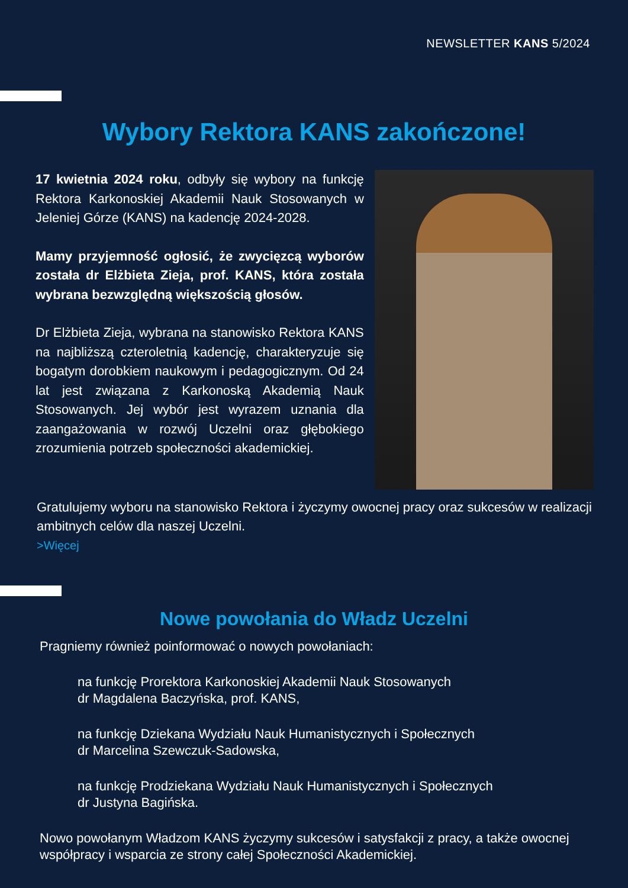NEWSLETTER KANS 5/2024
Wybory Rektora KANS zakończone!
17 kwietnia 2024 roku, odbyły się wybory na funkcję Rektora Karkonoskiej Akademii Nauk Stosowanych w Jeleniej Górze (KANS) na kadencję 2024-2028.
Mamy przyjemność ogłosić, że zwycięzcą wyborów została dr Elżbieta Zieja, prof. KANS, która została wybrana bezwzględną większością głosów.
Dr Elżbieta Zieja, wybrana na stanowisko Rektora KANS na najbliższą czteroletnią kadencję, charakteryzuje się bogatym dorobkiem naukowym i pedagogicznym. Od 24 lat jest związana z Karkonoską Akademią Nauk Stosowanych. Jej wybór jest wyrazem uznania dla zaangażowania w rozwój Uczelni oraz głębokiego zrozumienia potrzeb społeczności akademickiej.
Gratulujemy wyboru na stanowisko Rektora i życzymy owocnej pracy oraz sukcesów w realizacji ambitnych celów dla naszej Uczelni.
>Więcej
Nowe powołania do Władz Uczelni
Pragniemy również poinformować o nowych powołaniach:
na funkcję Prorektora Karkonoskiej Akademii Nauk Stosowanych
dr Magdalena Baczyńska, prof. KANS,
na funkcję Dziekana Wydziału Nauk Humanistycznych i Społecznych
dr Marcelina Szewczuk-Sadowska,
na funkcję Prodziekana Wydziału Nauk Humanistycznych i Społecznych
dr Justyna Bagińska.
Nowo powołanym Władzom KANS życzymy sukcesów i satysfakcji z pracy, a także owocnej współpracy i wsparcia ze strony całej Społeczności Akademickiej.